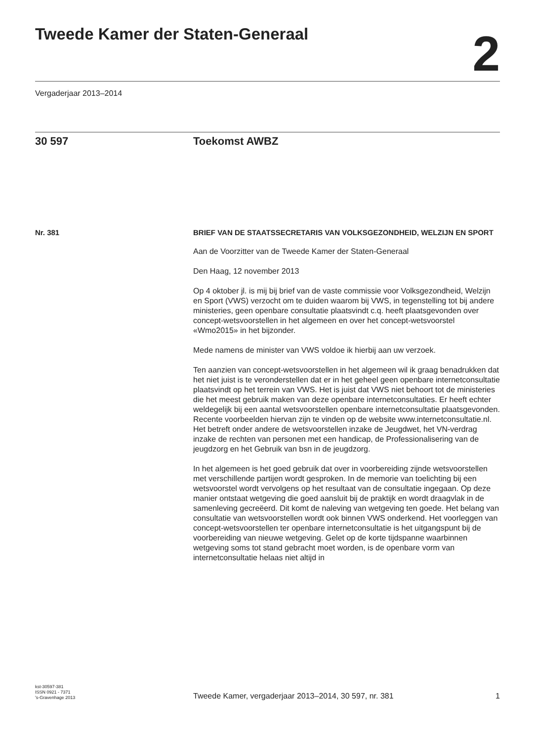Tweede Kamer der Staten-Generaal
2
Vergaderjaar 2013–2014
30 597 Toekomst AWBZ
Nr. 381
BRIEF VAN DE STAATSSECRETARIS VAN VOLKSGEZONDHEID, WELZIJN EN SPORT
Aan de Voorzitter van de Tweede Kamer der Staten-Generaal
Den Haag, 12 november 2013
Op 4 oktober jl. is mij bij brief van de vaste commissie voor Volksgezondheid, Welzijn en Sport (VWS) verzocht om te duiden waarom bij VWS, in tegenstelling tot bij andere ministeries, geen openbare consultatie plaatsvindt c.q. heeft plaatsgevonden over concept-wetsvoorstellen in het algemeen en over het concept-wetsvoorstel «Wmo2015» in het bijzonder.
Mede namens de minister van VWS voldoe ik hierbij aan uw verzoek.
Ten aanzien van concept-wetsvoorstellen in het algemeen wil ik graag benadrukken dat het niet juist is te veronderstellen dat er in het geheel geen openbare internetconsultatie plaatsvindt op het terrein van VWS. Het is juist dat VWS niet behoort tot de ministeries die het meest gebruik maken van deze openbare internetconsultaties. Er heeft echter weldegelijk bij een aantal wetsvoorstellen openbare internetconsultatie plaatsgevonden. Recente voorbeelden hiervan zijn te vinden op de website www.internetconsultatie.nl. Het betreft onder andere de wetsvoorstellen inzake de Jeugdwet, het VN-verdrag inzake de rechten van personen met een handicap, de Professionalisering van de jeugdzorg en het Gebruik van bsn in de jeugdzorg.
In het algemeen is het goed gebruik dat over in voorbereiding zijnde wetsvoorstellen met verschillende partijen wordt gesproken. In de memorie van toelichting bij een wetsvoorstel wordt vervolgens op het resultaat van de consultatie ingegaan. Op deze manier ontstaat wetgeving die goed aansluit bij de praktijk en wordt draagvlak in de samenleving gecreëerd. Dit komt de naleving van wetgeving ten goede. Het belang van consultatie van wetsvoorstellen wordt ook binnen VWS onderkend. Het voorleggen van concept-wetsvoorstellen ter openbare internetconsultatie is het uitgangspunt bij de voorbereiding van nieuwe wetgeving. Gelet op de korte tijdspanne waarbinnen wetgeving soms tot stand gebracht moet worden, is de openbare vorm van internetconsultatie helaas niet altijd in
kst-30597-381
ISSN 0921 - 7371
's-Gravenhage 2013
Tweede Kamer, vergaderjaar 2013–2014, 30 597, nr. 381
1